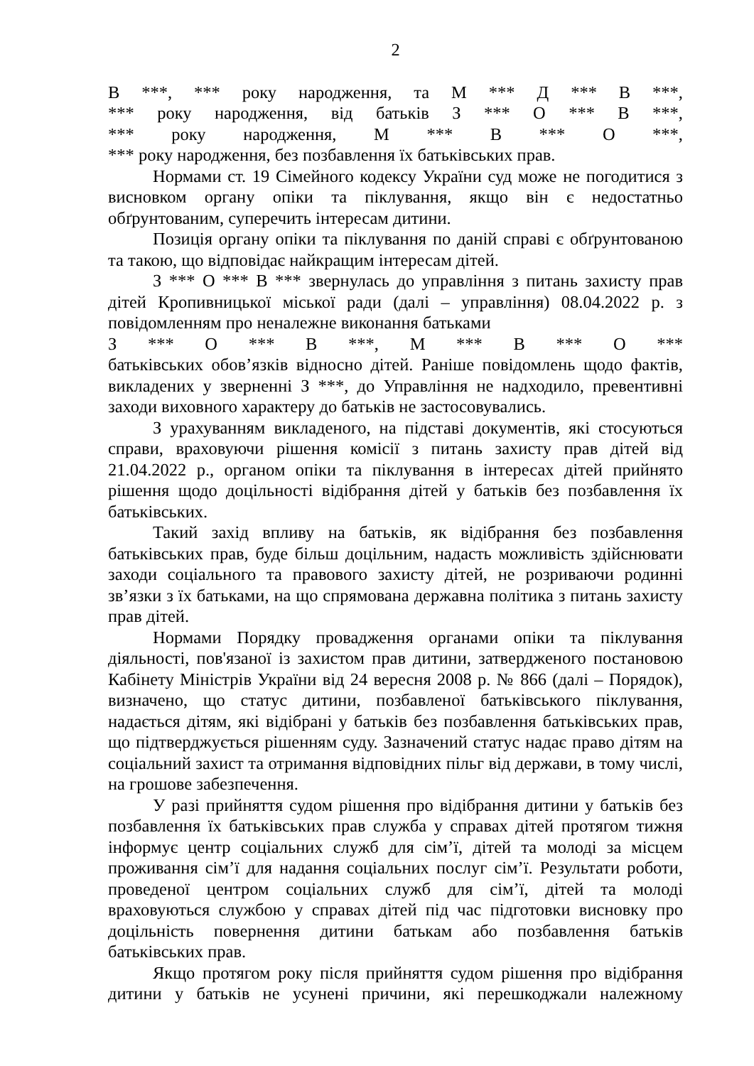2
В ***, *** року народження, та М *** Д *** В ***,
*** року народження, від батьків З *** О *** В ***,
*** року народження, М *** В *** О ***,
*** року народження, без позбавлення їх батьківських прав.
Нормами ст. 19 Сімейного кодексу України суд може не погодитися з висновком органу опіки та піклування, якщо він є недостатньо обґрунтованим, суперечить інтересам дитини.
Позиція органу опіки та піклування по даній справі є обґрунтованою та такою, що відповідає найкращим інтересам дітей.
З *** О *** В *** звернулась до управління з питань захисту прав дітей Кропивницької міської ради (далі – управління) 08.04.2022 р. з повідомленням про неналежне виконання батьками
З *** О *** В ***, М *** В *** О ***
батьківських обов’язків відносно дітей. Раніше повідомлень щодо фактів, викладених у зверненні З ***, до Управління не надходило, превентивні заходи виховного характеру до батьків не застосовувались.
З урахуванням викладеного, на підставі документів, які стосуються справи, враховуючи рішення комісії з питань захисту прав дітей від 21.04.2022 р., органом опіки та піклування в інтересах дітей прийнято рішення щодо доцільності відібрання дітей у батьків без позбавлення їх батьківських.
Такий захід впливу на батьків, як відібрання без позбавлення батьківських прав, буде більш доцільним, надасть можливість здійснювати заходи соціального та правового захисту дітей, не розриваючи родинні зв’язки з їх батьками, на що спрямована державна політика з питань захисту прав дітей.
Нормами Порядку провадження органами опіки та піклування діяльності, пов'язаної із захистом прав дитини, затвердженого постановою Кабінету Міністрів України від 24 вересня 2008 р. № 866 (далі – Порядок), визначено, що статус дитини, позбавленої батьківського піклування, надається дітям, які відібрані у батьків без позбавлення батьківських прав, що підтверджується рішенням суду. Зазначений статус надає право дітям на соціальний захист та отримання відповідних пільг від держави, в тому числі, на грошове забезпечення.
У разі прийняття судом рішення про відібрання дитини у батьків без позбавлення їх батьківських прав служба у справах дітей протягом тижня інформує центр соціальних служб для сім’ї, дітей та молоді за місцем проживання сім’ї для надання соціальних послуг сім’ї. Результати роботи, проведеної центром соціальних служб для сім’ї, дітей та молоді враховуються службою у справах дітей під час підготовки висновку про доцільність повернення дитини батькам або позбавлення батьків батьківських прав.
Якщо протягом року після прийняття судом рішення про відібрання дитини у батьків не усунені причини, які перешкоджали належному